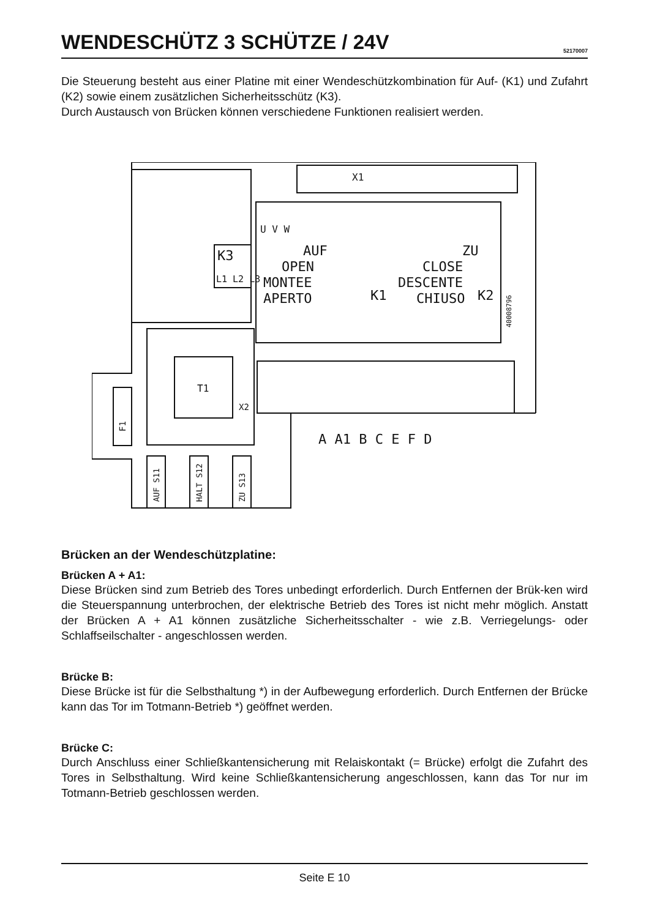WENDESCHÜTZ 3 SCHÜTZE / 24V
52170007
Die Steuerung besteht aus einer Platine mit einer Wendeschützkombination für Auf- (K1) und Zufahrt (K2) sowie einem zusätzlichen Sicherheitsschütz (K3).
Durch Austausch von Brücken können verschiedene Funktionen realisiert werden.
X1
K3
L1 L2 L3
AUF
OPEN
MONTEE
APERTO
K1
ZU
CLOSE
DESCENTE
CHIUSO
K2
U V W
40008796
T1
F1
X2
AUF S11
HALT S12
ZU S13
A A1 B C E F D
Brücken an der Wendeschützplatine:
Brücken A + A1:
Diese Brücken sind zum Betrieb des Tores unbedingt erforderlich. Durch Entfernen der Brük-ken wird die Steuerspannung unterbrochen, der elektrische Betrieb des Tores ist nicht mehr möglich. Anstatt der Brücken A + A1 können zusätzliche Sicherheitsschalter - wie z.B. Verriegelungs- oder Schlaffseilschalter - angeschlossen werden.
Brücke B:
Diese Brücke ist für die Selbsthaltung *) in der Aufbewegung erforderlich. Durch Entfernen der Brücke kann das Tor im Totmann-Betrieb *) geöffnet werden.
Brücke C:
Durch Anschluss einer Schließkantensicherung mit Relaiskontakt (= Brücke) erfolgt die Zufahrt des Tores in Selbsthaltung. Wird keine Schließkantensicherung angeschlossen, kann das Tor nur im Totmann-Betrieb geschlossen werden.
Seite E 10